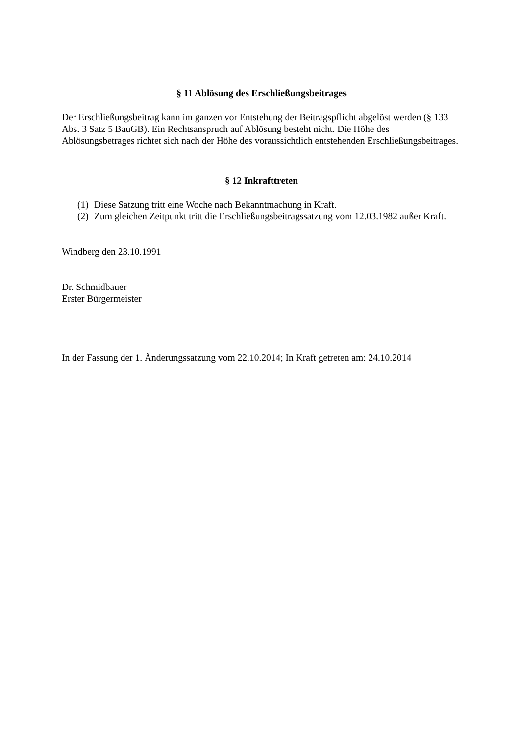§ 11 Ablösung des Erschließungsbeitrages
Der Erschließungsbeitrag kann im ganzen vor Entstehung der Beitragspflicht abgelöst werden (§ 133 Abs. 3 Satz 5 BauGB). Ein Rechtsanspruch auf Ablösung besteht nicht. Die Höhe des Ablösungsbetrages richtet sich nach der Höhe des voraussichtlich entstehenden Erschließungsbeitrages.
§ 12 Inkrafttreten
(1) Diese Satzung tritt eine Woche nach Bekanntmachung in Kraft.
(2) Zum gleichen Zeitpunkt tritt die Erschließungsbeitragssatzung vom 12.03.1982 außer Kraft.
Windberg den 23.10.1991
Dr. Schmidbauer
Erster Bürgermeister
In der Fassung der 1. Änderungssatzung vom 22.10.2014; In Kraft getreten am: 24.10.2014